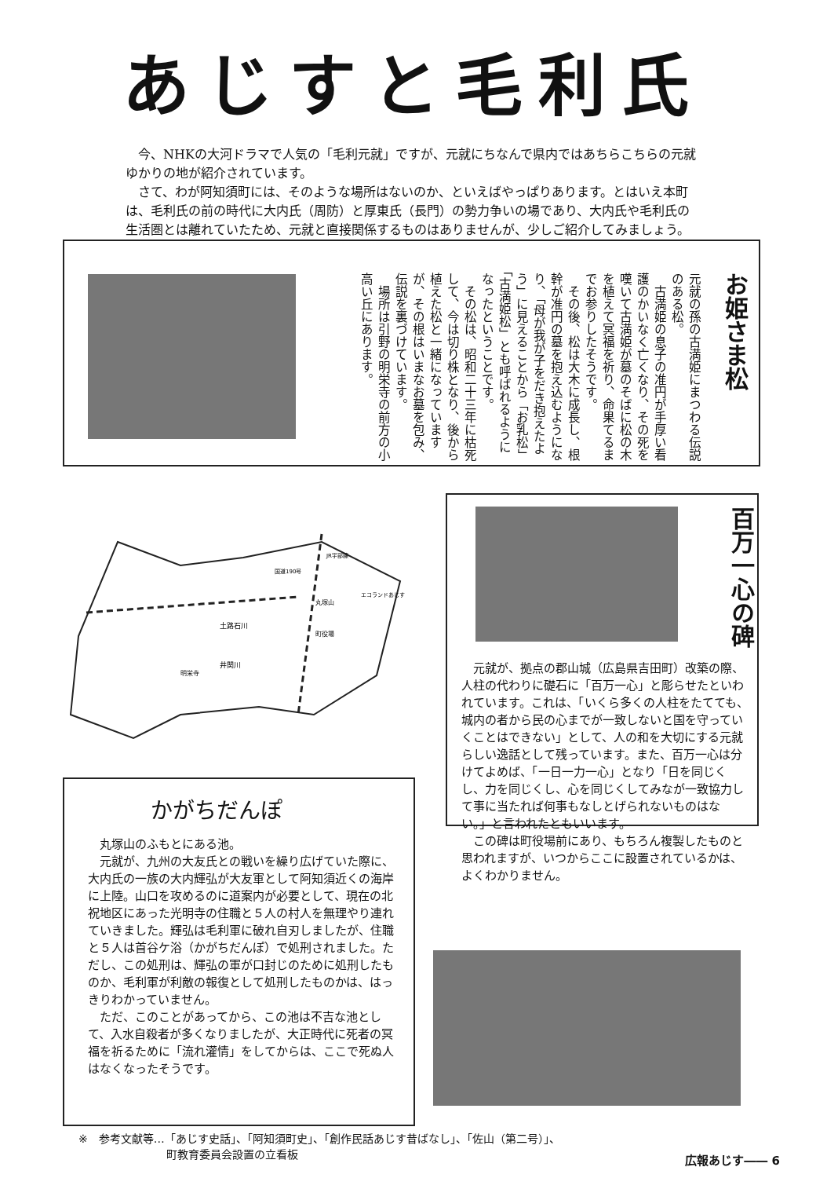あじすと毛利氏
今、NHKの大河ドラマで人気の「毛利元就」ですが、元就にちなんで県内ではあちらこちらの元就ゆかりの地が紹介されています。
さて、わが阿知須町には、そのような場所はないのか、といえばやっぱりあります。とはいえ本町は、毛利氏の前の時代に大内氏（周防）と厚東氏（長門）の勢力争いの場であり、大内氏や毛利氏の生活圏とは離れていたため、元就と直接関係するものはありませんが、少しご紹介してみましょう。
お姫さま松
元就の孫の古満姫にまつわる伝説のある松。
　古満姫の息子の准円が手厚い看護のかいなく亡くなり、その死を嘆いて古満姫が墓のそばに松の木を植えて冥福を祈り、命果てるまでお参りしたそうです。
　その後、松は大木に成長し、根幹が准円の墓を抱え込むようになり、「母が我が子をだき抱えたよう」に見えることから「お乳松」「古満姫松」とも呼ばれるようになったということです。
　その松は、昭和二十三年に枯死して、今は切り株となり、後から植えた松と一緒になっていますが、その根はいまなお墓を包み、伝説を裏づけています。
　場所は引野の明栄寺の前方の小高い丘にあります。
土路石川
井関川
明栄寺
丸塚山
町役場
エコランドあじす
国道190号
JR宇部線
百万一心の碑
元就が、拠点の郡山城（広島県吉田町）改築の際、人柱の代わりに礎石に「百万一心」と彫らせたといわれています。これは、「いくら多くの人柱をたてても、城内の者から民の心までが一致しないと国を守っていくことはできない」として、人の和を大切にする元就らしい逸話として残っています。また、百万一心は分けてよめば、「一日一力一心」となり「日を同じくし、力を同じくし、心を同じくしてみなが一致協力して事に当たれば何事もなしとげられないものはない。」と言われたともいいます。
この碑は町役場前にあり、もちろん複製したものと思われますが、いつからここに設置されているかは、よくわかりません。
かがちだんぽ
丸塚山のふもとにある池。
元就が、九州の大友氏との戦いを繰り広げていた際に、大内氏の一族の大内輝弘が大友軍として阿知須近くの海岸に上陸。山口を攻めるのに道案内が必要として、現在の北祝地区にあった光明寺の住職と５人の村人を無理やり連れていきました。輝弘は毛利軍に破れ自刃しましたが、住職と５人は首谷ケ浴（かがちだんぽ）で処刑されました。ただし、この処刑は、輝弘の軍が口封じのために処刑したものか、毛利軍が利敵の報復として処刑したものかは、はっきりわかっていません。
ただ、このことがあってから、この池は不吉な池として、入水自殺者が多くなりましたが、大正時代に死者の冥福を祈るために「流れ灌情」をしてからは、ここで死ぬ人はなくなったそうです。
※　参考文献等…「あじす史話」、「阿知須町史」、「創作民話あじす昔ばなし」、「佐山（第二号）」、
　　　　　　　　町教育委員会設置の立看板
広報あじす―― 6